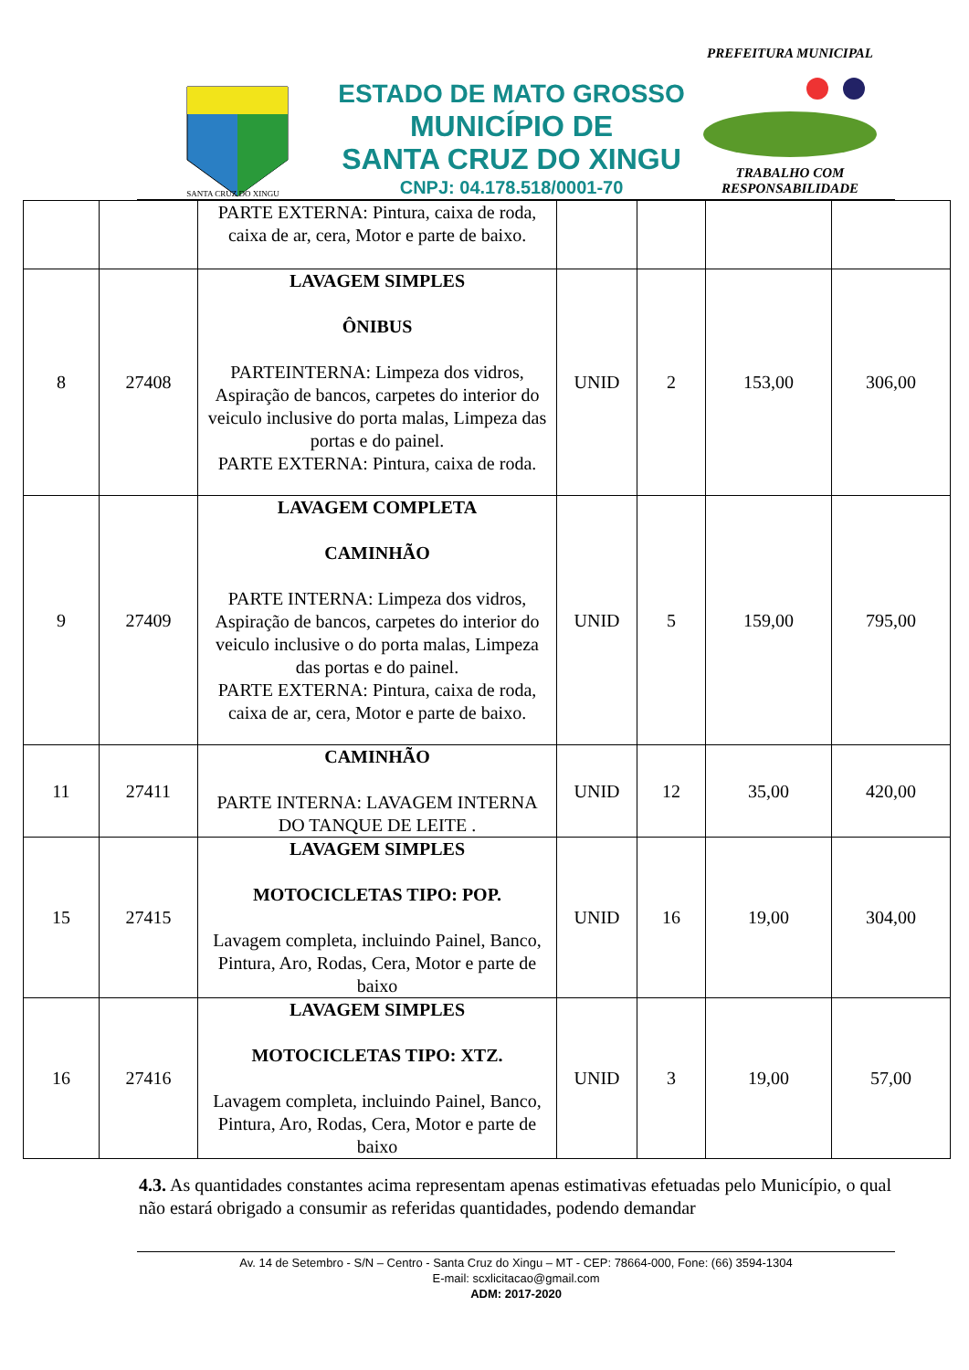SANTA CRUZ DO XINGU
ESTADO DE MATO GROSSO
MUNICÍPIO DE
SANTA CRUZ DO XINGU
CNPJ: 04.178.518/0001-70
PREFEITURA MUNICIPAL
TRABALHO COM RESPONSABILIDADE
| | | PARTE EXTERNA: Pintura, caixa de roda, caixa de ar, cera, Motor e parte de baixo. | | | | |
| 8 | 27408 | LAVAGEM SIMPLES ÔNIBUS PARTEINTERNA: Limpeza dos vidros, Aspiração de bancos, carpetes do interior do veiculo inclusive do porta malas, Limpeza das portas e do painel. PARTE EXTERNA: Pintura, caixa de roda. | UNID | 2 | 153,00 | 306,00 |
| 9 | 27409 | LAVAGEM COMPLETA CAMINHÃO PARTE INTERNA: Limpeza dos vidros, Aspiração de bancos, carpetes do interior do veiculo inclusive o do porta malas, Limpeza das portas e do painel. PARTE EXTERNA: Pintura, caixa de roda, caixa de ar, cera, Motor e parte de baixo. | UNID | 5 | 159,00 | 795,00 |
| 11 | 27411 | CAMINHÃO PARTE INTERNA: LAVAGEM INTERNA DO TANQUE DE LEITE . | UNID | 12 | 35,00 | 420,00 |
| 15 | 27415 | LAVAGEM SIMPLES MOTOCICLETAS TIPO: POP. Lavagem completa, incluindo Painel, Banco, Pintura, Aro, Rodas, Cera, Motor e parte de baixo | UNID | 16 | 19,00 | 304,00 |
| 16 | 27416 | LAVAGEM SIMPLES MOTOCICLETAS TIPO: XTZ. Lavagem completa, incluindo Painel, Banco, Pintura, Aro, Rodas, Cera, Motor e parte de baixo | UNID | 3 | 19,00 | 57,00 |
4.3. As quantidades constantes acima representam apenas estimativas efetuadas pelo Município, o qual não estará obrigado a consumir as referidas quantidades, podendo demandar
Av. 14 de Setembro - S/N – Centro - Santa Cruz do Xingu – MT - CEP: 78664-000, Fone: (66) 3594-1304
E-mail: scxlicitacao@gmail.com
ADM: 2017-2020